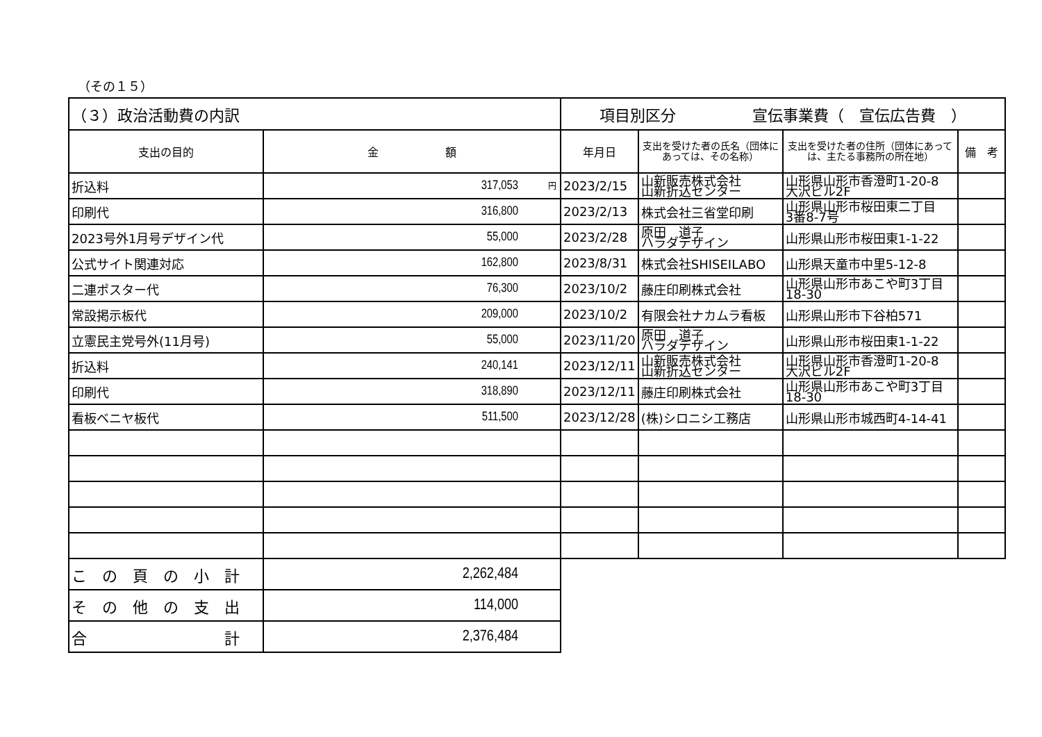（その１５）
| （３）政治活動費の内訳 | | 項目別区分 宣伝事業費（ 宣伝広告費 ） | | | |
| 支出の目的 | 金 額 | 年月日 | 支出を受けた者の氏名（団体にあっては、その名称） | 支出を受けた者の住所（団体にあっては、主たる事務所の所在地） | 備 考 |
| 折込料 | <sup>円</sup>317,053 | 2023/2/15 | 山新販売株式会社 山新折込センター | 山形県山形市香澄町1-20-8 大沢ビル2F | |
| 印刷代 | 316,800 | 2023/2/13 | 株式会社三省堂印刷 | 山形県山形市桜田東二丁目 3番8-7号 | |
| 2023号外1月号デザイン代 | 55,000 | 2023/2/28 | 原田 道子 ハラダデザイン | 山形県山形市桜田東1-1-22 | |
| 公式サイト関連対応 | 162,800 | 2023/8/31 | 株式会社SHISEILABO | 山形県天童市中里5-12-8 | |
| 二連ポスター代 | 76,300 | 2023/10/2 | 藤庄印刷株式会社 | 山形県山形市あこや町3丁目 18-30 | |
| 常設掲示板代 | 209,000 | 2023/10/2 | 有限会社ナカムラ看板 | 山形県山形市下谷柏571 | |
| 立憲民主党号外(11月号) | 55,000 | 2023/11/20 | 原田 道子 ハラダデザイン | 山形県山形市桜田東1-1-22 | |
| 折込料 | 240,141 | 2023/12/11 | 山新販売株式会社 山新折込センター | 山形県山形市香澄町1-20-8 大沢ビル2F | |
| 印刷代 | 318,890 | 2023/12/11 | 藤庄印刷株式会社 | 山形県山形市あこや町3丁目 18-30 | |
| 看板ベニヤ板代 | 511,500 | 2023/12/28 | (株)シロニシ工務店 | 山形県山形市城西町4-14-41 | |
| こ の 頁 の 小 計 | 2,262,484 | | | | |
| そ の 他 の 支 出 | 114,000 | | | | |
| 合 計 | 2,376,484 | | | | |